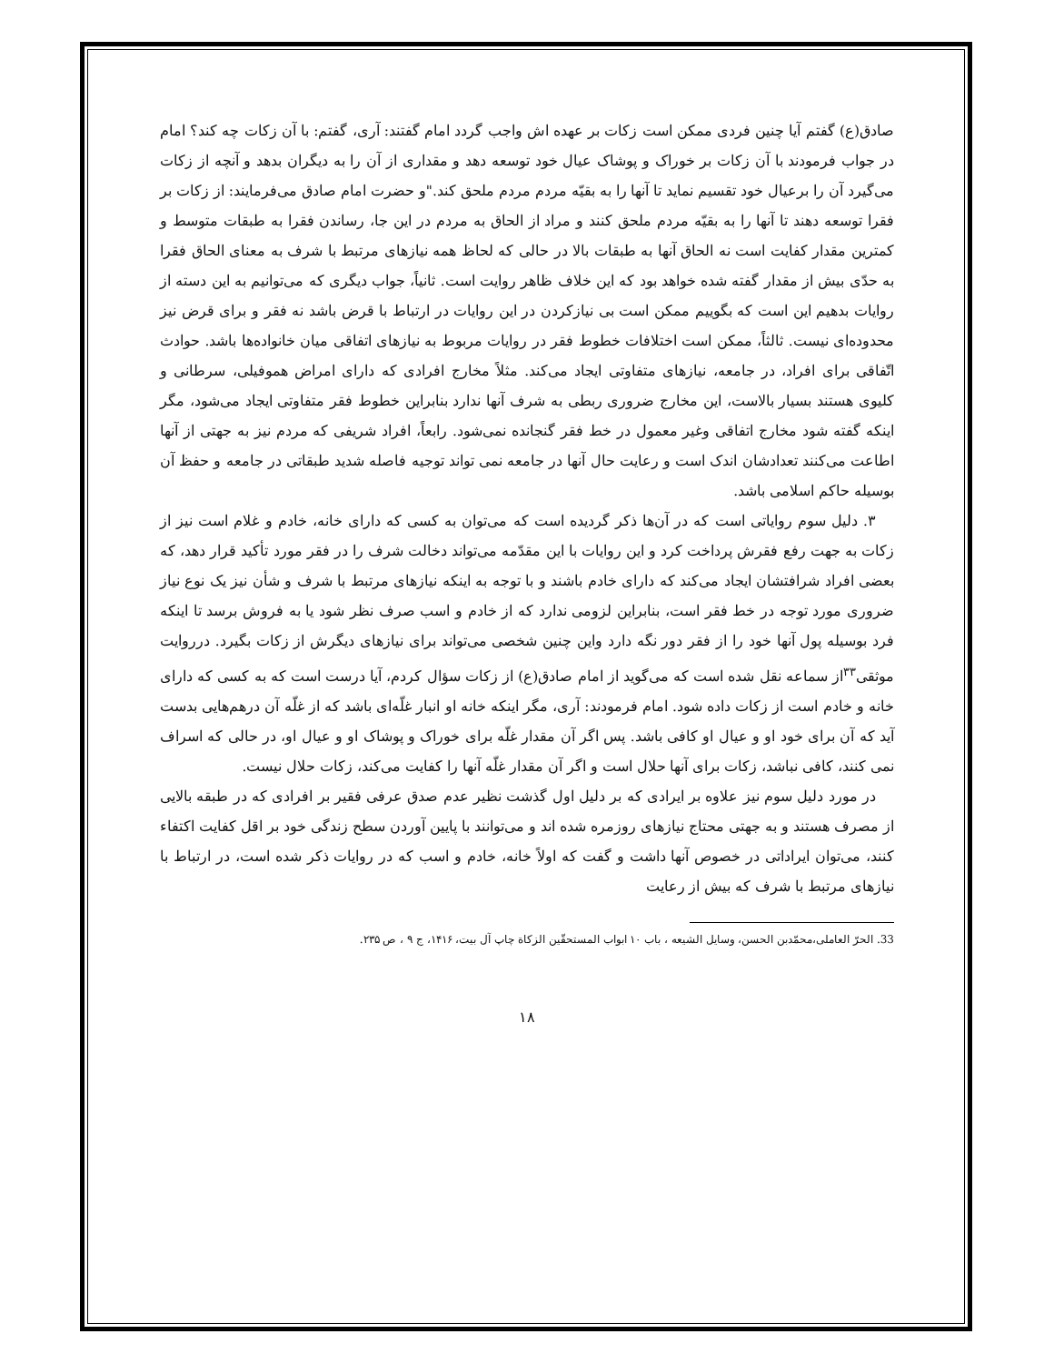صادق(ع) گفتم آیا چنین فردی ممکن است زکات بر عهده اش واجب گردد امام گفتند: آری، گفتم: با آن زکات چه کند؟ امام در جواب فرمودند با آن زکات بر خوراک و پوشاک عیال خود توسعه دهد و مقداری از آن را به دیگران بدهد و آنچه از زکات می‌گیرد آن را برعیال خود تقسیم نماید تا آنها را به بقیّه مردم مردم ملحق کند."و حضرت امام صادق می‌فرمایند: از زکات بر فقرا توسعه دهند تا آنها را به بقیّه مردم ملحق کنند و مراد از الحاق به مردم در این جا، رساندن فقرا به طبقات متوسط و کمترین مقدار کفایت است نه الحاق آنها به طبقات بالا در حالی که لحاظ همه نیازهای مرتبط با شرف به معنای الحاق فقرا به حدّی بیش از مقدار گفته شده خواهد بود که این خلاف ظاهر روایت است. ثانیاً، جواب دیگری که می‌توانیم به این دسته از روایات بدهیم این است که بگوییم ممکن است بی نیازکردن در این روایات در ارتباط با قرض باشد نه فقر و برای قرض نیز محدوده‌ای نیست. ثالثاً، ممکن است اختلافات خطوط فقر در روایات مربوط به نیازهای اتفاقی میان خانواده‌ها باشد. حوادث اتّفاقی برای افراد، در جامعه، نیازهای متفاوتی ایجاد می‌کند. مثلاً مخارج افرادی که دارای امراض هموفیلی، سرطانی و کلیوی هستند بسیار بالاست، این مخارج ضروری ربطی به شرف آنها ندارد بنابراین خطوط فقر متفاوتی ایجاد می‌شود، مگر اینکه گفته شود مخارج اتفاقی وغیر معمول در خط فقر گنجانده نمی‌شود. رابعاً، افراد شریفی که مردم نیز به جهتی از آنها اطاعت می‌کنند تعدادشان اندک است و رعایت حال آنها در جامعه نمی تواند توجیه فاصله شدید طبقاتی در جامعه و حفظ آن بوسیله حاکم اسلامی باشد.
۳. دلیل سوم روایاتی است که در آن‌ها ذکر گردیده است که می‌توان به کسی که دارای خانه، خادم و غلام است نیز از زکات به جهت رفع فقرش پرداخت کرد و این روایات با این مقدّمه می‌تواند دخالت شرف را در فقر مورد تأکید قرار دهد، که بعضی افراد شرافتشان ایجاد می‌کند که دارای خادم باشند و با توجه به اینکه نیازهای مرتبط با شرف و شأن نیز یک نوع نیاز ضروری مورد توجه در خط فقر است، بنابراین لزومی ندارد که از خادم و اسب صرف نظر شود یا به فروش برسد تا اینکه فرد بوسیله پول آنها خود را از فقر دور نگه دارد واین چنین شخصی می‌تواند برای نیازهای دیگرش از زکات بگیرد. درروایت موثقی<sup>۳۳</sup>از سماعه نقل شده است که می‌گوید از امام صادق(ع) از زکات سؤال کردم، آیا درست است که به کسی که دارای خانه و خادم است از زکات داده شود. امام فرمودند: آری، مگر اینکه خانه او انبار غلّه‌ای باشد که از غلّه آن درهم‌هایی بدست آید که آن برای خود او و عیال او کافی باشد. پس اگر آن مقدار غلّه برای خوراک و پوشاک او و عیال او، در حالی که اسراف نمی کنند، کافی نباشد، زکات برای آنها حلال است و اگر آن مقدار غلّه آنها را کفایت می‌کند، زکات حلال نیست.
در مورد دلیل سوم نیز علاوه بر ایرادی که بر دلیل اول گذشت نظیر عدم صدق عرفی فقیر بر افرادی که در طبقه بالایی از مصرف هستند و به جهتی محتاج نیازهای روزمره شده اند و می‌توانند با پایین آوردن سطح زندگی خود بر اقل کفایت اکتفاء کنند، می‌توان ایراداتی در خصوص آنها داشت و گفت که اولاً خانه، خادم و اسب که در روایات ذکر شده است، در ارتباط با نیازهای مرتبط با شرف که بیش از رعایت
33. الحرّ العاملی،محمّدبن الحسن، وسایل الشیعه ، باب ۱۰ ابواب المستحقّین الزکاة چاپ آل بیت، ۱۴۱۶، ج ۹ ، ص ۲۳۵.
۱۸